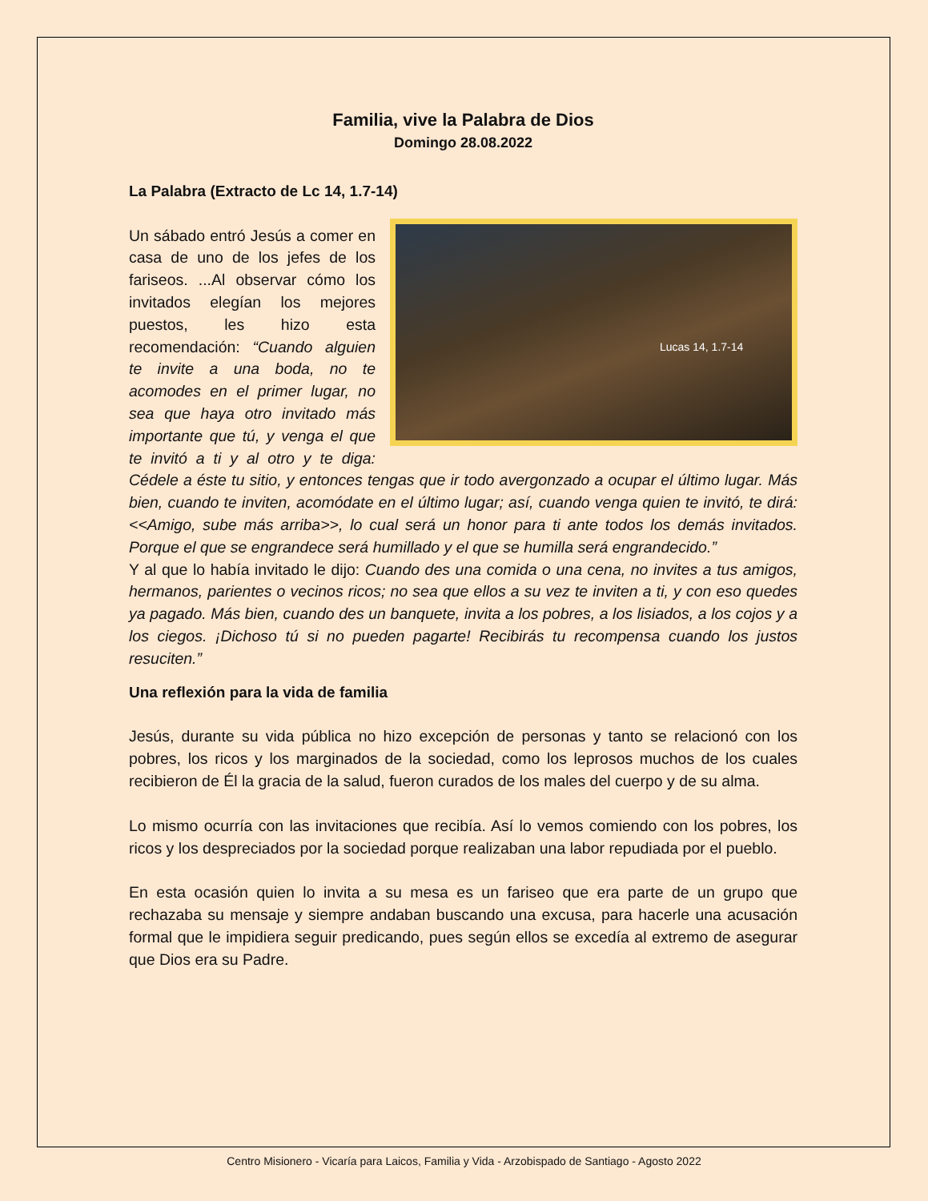Familia, vive la Palabra de Dios
Domingo 28.08.2022
La Palabra (Extracto de Lc 14, 1.7-14)
Lucas 14, 1.7-14 Un sábado entró Jesús a comer en casa de uno de los jefes de los fariseos. ...Al observar cómo los invitados elegían los mejores puestos, les hizo esta recomendación: “Cuando alguien te invite a una boda, no te acomodes en el primer lugar, no sea que haya otro invitado más importante que tú, y venga el que te invitó a ti y al otro y te diga: Cédele a éste tu sitio, y entonces tengas que ir todo avergonzado a ocupar el último lugar. Más bien, cuando te inviten, acomódate en el último lugar; así, cuando venga quien te invitó, te dirá: <<Amigo, sube más arriba>>, lo cual será un honor para ti ante todos los demás invitados. Porque el que se engrandece será humillado y el que se humilla será engrandecido.”
Y al que lo había invitado le dijo: Cuando des una comida o una cena, no invites a tus amigos, hermanos, parientes o vecinos ricos; no sea que ellos a su vez te inviten a ti, y con eso quedes ya pagado. Más bien, cuando des un banquete, invita a los pobres, a los lisiados, a los cojos y a los ciegos. ¡Dichoso tú si no pueden pagarte! Recibirás tu recompensa cuando los justos resuciten.”
Una reflexión para la vida de familia
Jesús, durante su vida pública no hizo excepción de personas y tanto se relacionó con los pobres, los ricos y los marginados de la sociedad, como los leprosos muchos de los cuales recibieron de Él la gracia de la salud, fueron curados de los males del cuerpo y de su alma.
Lo mismo ocurría con las invitaciones que recibía. Así lo vemos comiendo con los pobres, los ricos y los despreciados por la sociedad porque realizaban una labor repudiada por el pueblo.
En esta ocasión quien lo invita a su mesa es un fariseo que era parte de un grupo que rechazaba su mensaje y siempre andaban buscando una excusa, para hacerle una acusación formal que le impidiera seguir predicando, pues según ellos se excedía al extremo de asegurar que Dios era su Padre.
Centro Misionero - Vicaría para Laicos, Familia y Vida - Arzobispado de Santiago - Agosto 2022